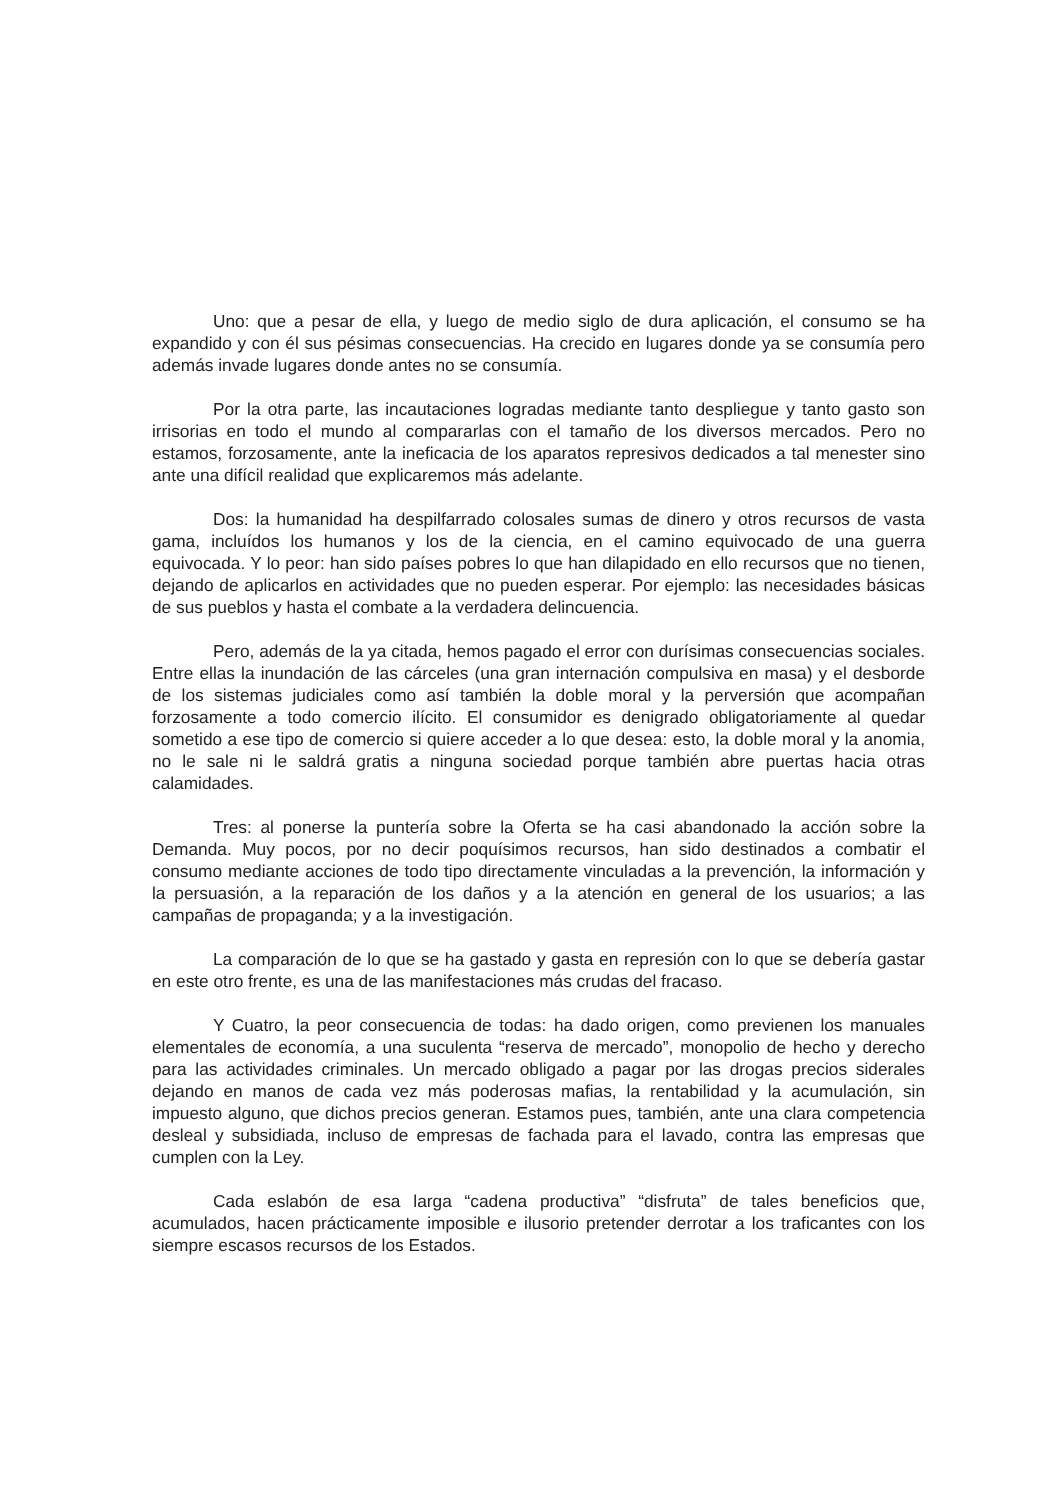Uno: que a pesar de ella, y luego de medio siglo de dura aplicación, el consumo se ha expandido y con él sus pésimas consecuencias. Ha crecido en lugares donde ya se consumía pero además invade lugares donde antes no se consumía.
Por la otra parte, las incautaciones logradas mediante tanto despliegue y tanto gasto son irrisorias en todo el mundo al compararlas con el tamaño de los diversos mercados. Pero no estamos, forzosamente, ante la ineficacia de los aparatos represivos dedicados a tal menester sino ante una difícil realidad que explicaremos más adelante.
Dos: la humanidad ha despilfarrado colosales sumas de dinero y otros recursos de vasta gama, incluídos los humanos y los de la ciencia, en el camino equivocado de una guerra equivocada. Y lo peor: han sido países pobres lo que han dilapidado en ello recursos que no tienen, dejando de aplicarlos en actividades que no pueden esperar. Por ejemplo: las necesidades básicas de sus pueblos y hasta el combate a la verdadera delincuencia.
Pero, además de la ya citada, hemos pagado el error con durísimas consecuencias sociales. Entre ellas la inundación de las cárceles (una gran internación compulsiva en masa) y el desborde de los sistemas judiciales como así también la doble moral y la perversión que acompañan forzosamente a todo comercio ilícito. El consumidor es denigrado obligatoriamente al quedar sometido a ese tipo de comercio si quiere acceder a lo que desea: esto, la doble moral y la anomia, no le sale ni le saldrá gratis a ninguna sociedad porque también abre puertas hacia otras calamidades.
Tres: al ponerse la puntería sobre la Oferta se ha casi abandonado la acción sobre la Demanda. Muy pocos, por no decir poquísimos recursos, han sido destinados a combatir el consumo mediante acciones de todo tipo directamente vinculadas a la prevención, la información y la persuasión, a la reparación de los daños y a la atención en general de los usuarios; a las campañas de propaganda; y a la investigación.
La comparación de lo que se ha gastado y gasta en represión con lo que se debería gastar en este otro frente, es una de las manifestaciones más crudas del fracaso.
Y Cuatro, la peor consecuencia de todas: ha dado origen, como previenen los manuales elementales de economía, a una suculenta “reserva de mercado”, monopolio de hecho y derecho para las actividades criminales. Un mercado obligado a pagar por las drogas precios siderales dejando en manos de cada vez más poderosas mafias, la rentabilidad y la acumulación, sin impuesto alguno, que dichos precios generan. Estamos pues, también, ante una clara competencia desleal y subsidiada, incluso de empresas de fachada para el lavado, contra las empresas que cumplen con la Ley.
Cada eslabón de esa larga “cadena productiva” “disfruta” de tales beneficios que, acumulados, hacen prácticamente imposible e ilusorio pretender derrotar a los traficantes con los siempre escasos recursos de los Estados.